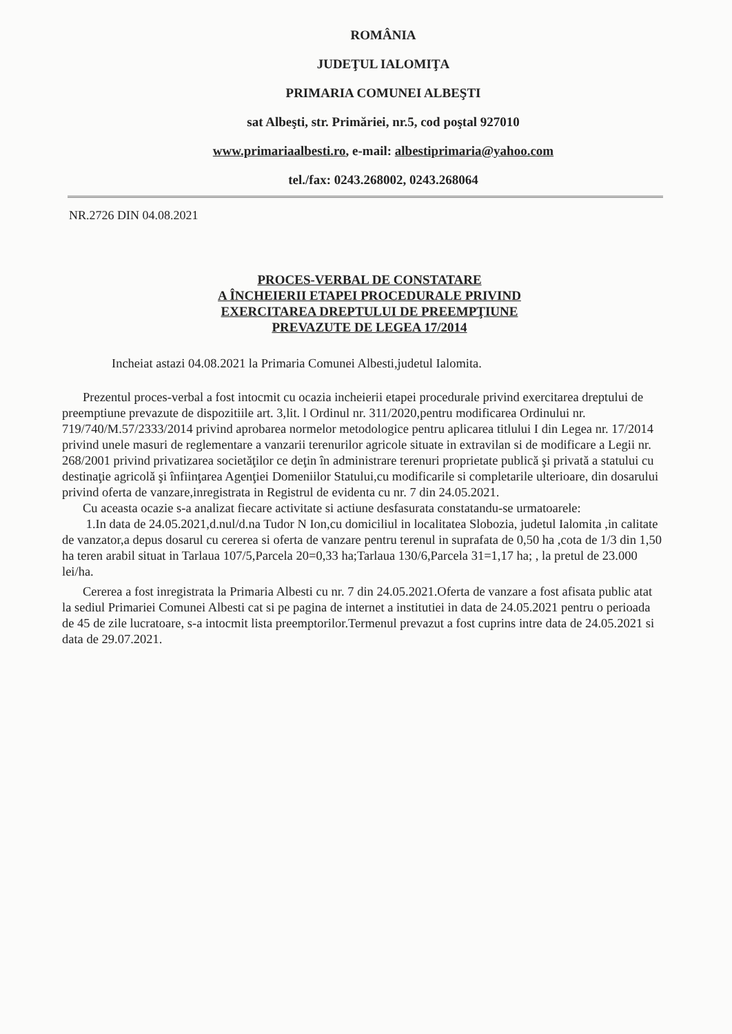ROMÂNIA
JUDEŢUL IALOMIŢA
PRIMARIA COMUNEI ALBEŞTI
sat Albeşti, str. Primăriei, nr.5, cod poştal 927010
www.primariaalbesti.ro, e-mail: albestiprimaria@yahoo.com
tel./fax: 0243.268002, 0243.268064
NR.2726 DIN 04.08.2021
PROCES-VERBAL DE CONSTATARE
A ÎNCHEIERII ETAPEI PROCEDURALE PRIVIND
EXERCITAREA DREPTULUI DE PREEMPŢIUNE
PREVAZUTE DE LEGEA 17/2014
Incheiat astazi 04.08.2021 la Primaria Comunei Albesti,judetul Ialomita.
Prezentul proces-verbal a fost intocmit cu ocazia incheierii etapei procedurale privind exercitarea dreptului de preemptiune prevazute de dispozitiile art. 3,lit. l Ordinul nr. 311/2020,pentru modificarea Ordinului nr. 719/740/M.57/2333/2014 privind aprobarea normelor metodologice pentru aplicarea titlului I din Legea nr. 17/2014 privind unele masuri de reglementare a vanzarii terenurilor agricole situate in extravilan si de modificare a Legii nr. 268/2001 privind privatizarea societăţilor ce deţin în administrare terenuri proprietate publică şi privată a statului cu destinaţie agricolă şi înfiinţarea Agenţiei Domeniilor Statului,cu modificarile si completarile ulterioare, din dosarului privind oferta de vanzare,inregistrata in Registrul de evidenta cu nr. 7 din 24.05.2021.
Cu aceasta ocazie s-a analizat fiecare activitate si actiune desfasurata constatandu-se urmatoarele:
1.In data de 24.05.2021,d.nul/d.na Tudor N Ion,cu domiciliul in localitatea Slobozia, judetul Ialomita ,in calitate de vanzator,a depus dosarul cu cererea si oferta de vanzare pentru terenul in suprafata de 0,50 ha ,cota de 1/3 din 1,50 ha teren arabil situat in Tarlaua 107/5,Parcela 20=0,33 ha;Tarlaua 130/6,Parcela 31=1,17 ha; , la pretul de 23.000 lei/ha.
Cererea a fost inregistrata la Primaria Albesti cu nr. 7 din 24.05.2021.Oferta de vanzare a fost afisata public atat la sediul Primariei Comunei Albesti cat si pe pagina de internet a institutiei in data de 24.05.2021 pentru o perioada de 45 de zile lucratoare, s-a intocmit lista preemptorilor.Termenul prevazut a fost cuprins intre data de 24.05.2021 si data de 29.07.2021.